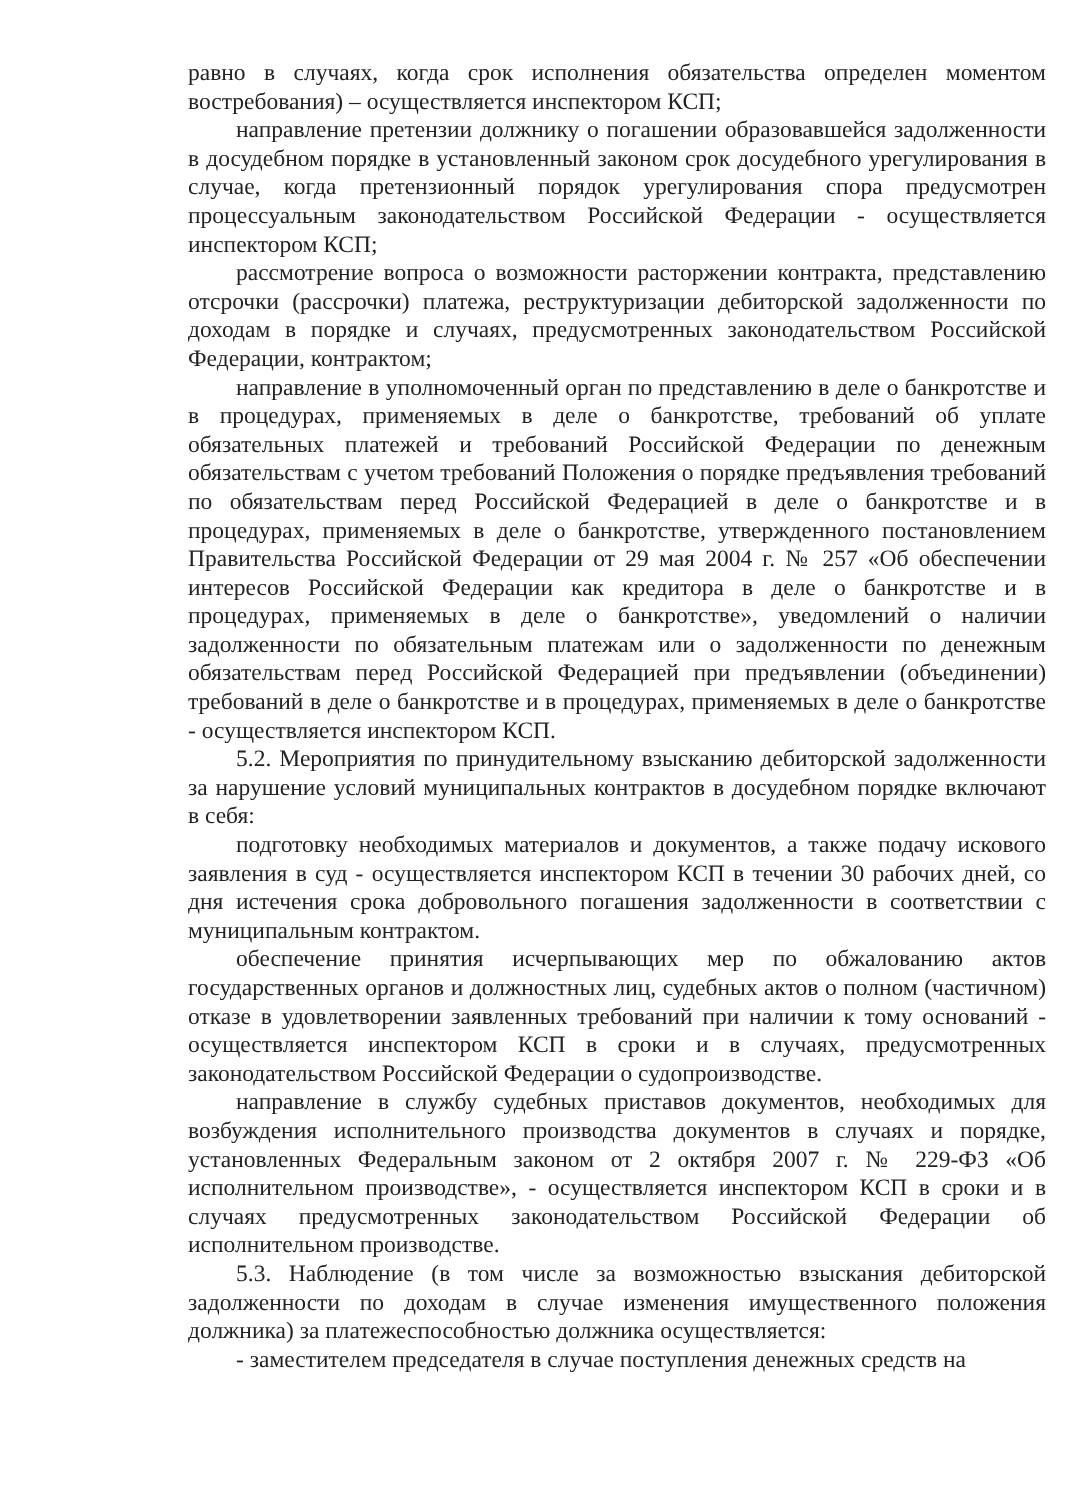равно в случаях, когда срок исполнения обязательства определен моментом востребования) – осуществляется инспектором КСП;
направление претензии должнику о погашении образовавшейся задолженности в досудебном порядке в установленный законом срок досудебного урегулирования в случае, когда претензионный порядок урегулирования спора предусмотрен процессуальным законодательством Российской Федерации - осуществляется инспектором КСП;
рассмотрение вопроса о возможности расторжении контракта, представлению отсрочки (рассрочки) платежа, реструктуризации дебиторской задолженности по доходам в порядке и случаях, предусмотренных законодательством Российской Федерации, контрактом;
направление в уполномоченный орган по представлению в деле о банкротстве и в процедурах, применяемых в деле о банкротстве, требований об уплате обязательных платежей и требований Российской Федерации по денежным обязательствам с учетом требований Положения о порядке предъявления требований по обязательствам перед Российской Федерацией в деле о банкротстве и в процедурах, применяемых в деле о банкротстве, утвержденного постановлением Правительства Российской Федерации от 29 мая 2004 г. № 257 «Об обеспечении интересов Российской Федерации как кредитора в деле о банкротстве и в процедурах, применяемых в деле о банкротстве», уведомлений о наличии задолженности по обязательным платежам или о задолженности по денежным обязательствам перед Российской Федерацией при предъявлении (объединении) требований в деле о банкротстве и в процедурах, применяемых в деле о банкротстве - осуществляется инспектором КСП.
5.2. Мероприятия по принудительному взысканию дебиторской задолженности за нарушение условий муниципальных контрактов в досудебном порядке включают в себя:
подготовку необходимых материалов и документов, а также подачу искового заявления в суд - осуществляется инспектором КСП в течении 30 рабочих дней, со дня истечения срока добровольного погашения задолженности в соответствии с муниципальным контрактом.
обеспечение принятия исчерпывающих мер по обжалованию актов государственных органов и должностных лиц, судебных актов о полном (частичном) отказе в удовлетворении заявленных требований при наличии к тому оснований - осуществляется инспектором КСП в сроки и в случаях, предусмотренных законодательством Российской Федерации о судопроизводстве.
направление в службу судебных приставов документов, необходимых для возбуждения исполнительного производства документов в случаях и порядке, установленных Федеральным законом от 2 октября 2007 г. № 229-ФЗ «Об исполнительном производстве», - осуществляется инспектором КСП в сроки и в случаях предусмотренных законодательством Российской Федерации об исполнительном производстве.
5.3. Наблюдение (в том числе за возможностью взыскания дебиторской задолженности по доходам в случае изменения имущественного положения должника) за платежеспособностью должника осуществляется:
- заместителем председателя в случае поступления денежных средств на